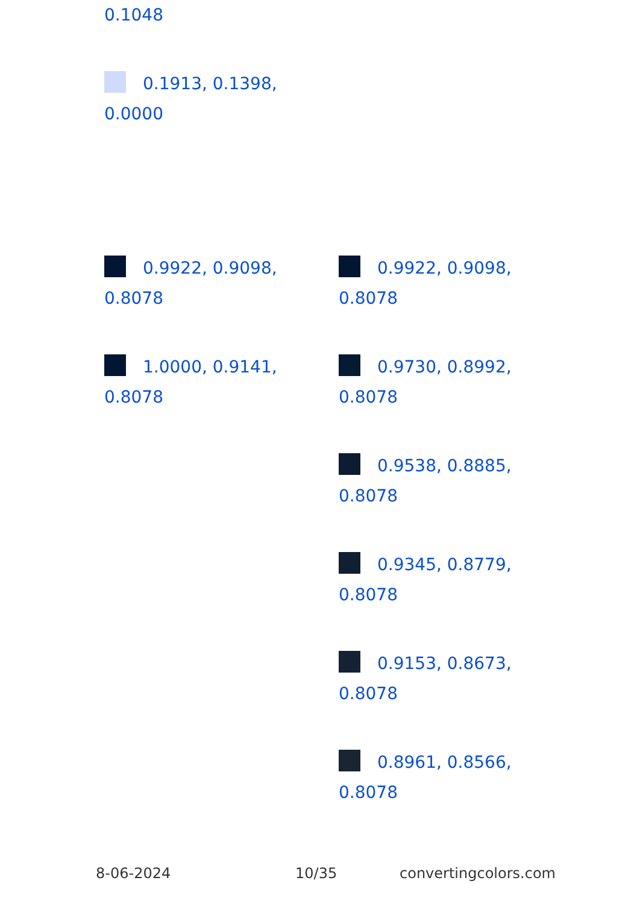0.1048
0.1913, 0.1398, 0.0000
0.9922, 0.9098, 0.8078
0.9922, 0.9098, 0.8078
1.0000, 0.9141, 0.8078
0.9730, 0.8992, 0.8078
0.9538, 0.8885, 0.8078
0.9345, 0.8779, 0.8078
0.9153, 0.8673, 0.8078
0.8961, 0.8566, 0.8078
8-06-2024 10/35 convertingcolors.com